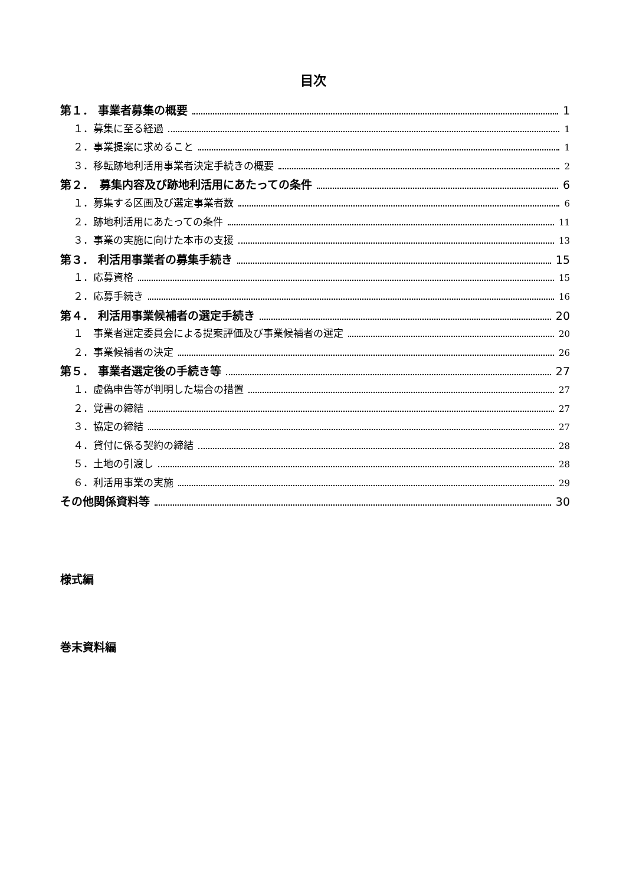目次
第１． 事業者募集の概要 1
１．募集に至る経過 1
２．事業提案に求めること 1
３．移転跡地利活用事業者決定手続きの概要 2
第２．　募集内容及び跡地利活用にあたっての条件 6
１．募集する区画及び選定事業者数 6
２．跡地利活用にあたっての条件 11
３．事業の実施に向けた本市の支援 13
第３． 利活用事業者の募集手続き 15
１．応募資格 15
２．応募手続き 16
第４． 利活用事業候補者の選定手続き 20
１　事業者選定委員会による提案評価及び事業候補者の選定 20
２．事業候補者の決定 26
第５． 事業者選定後の手続き等 27
１．虚偽申告等が判明した場合の措置 27
２．覚書の締結 27
３．協定の締結 27
４．貸付に係る契約の締結 28
５．土地の引渡し 28
６．利活用事業の実施 29
その他関係資料等 30
様式編
巻末資料編